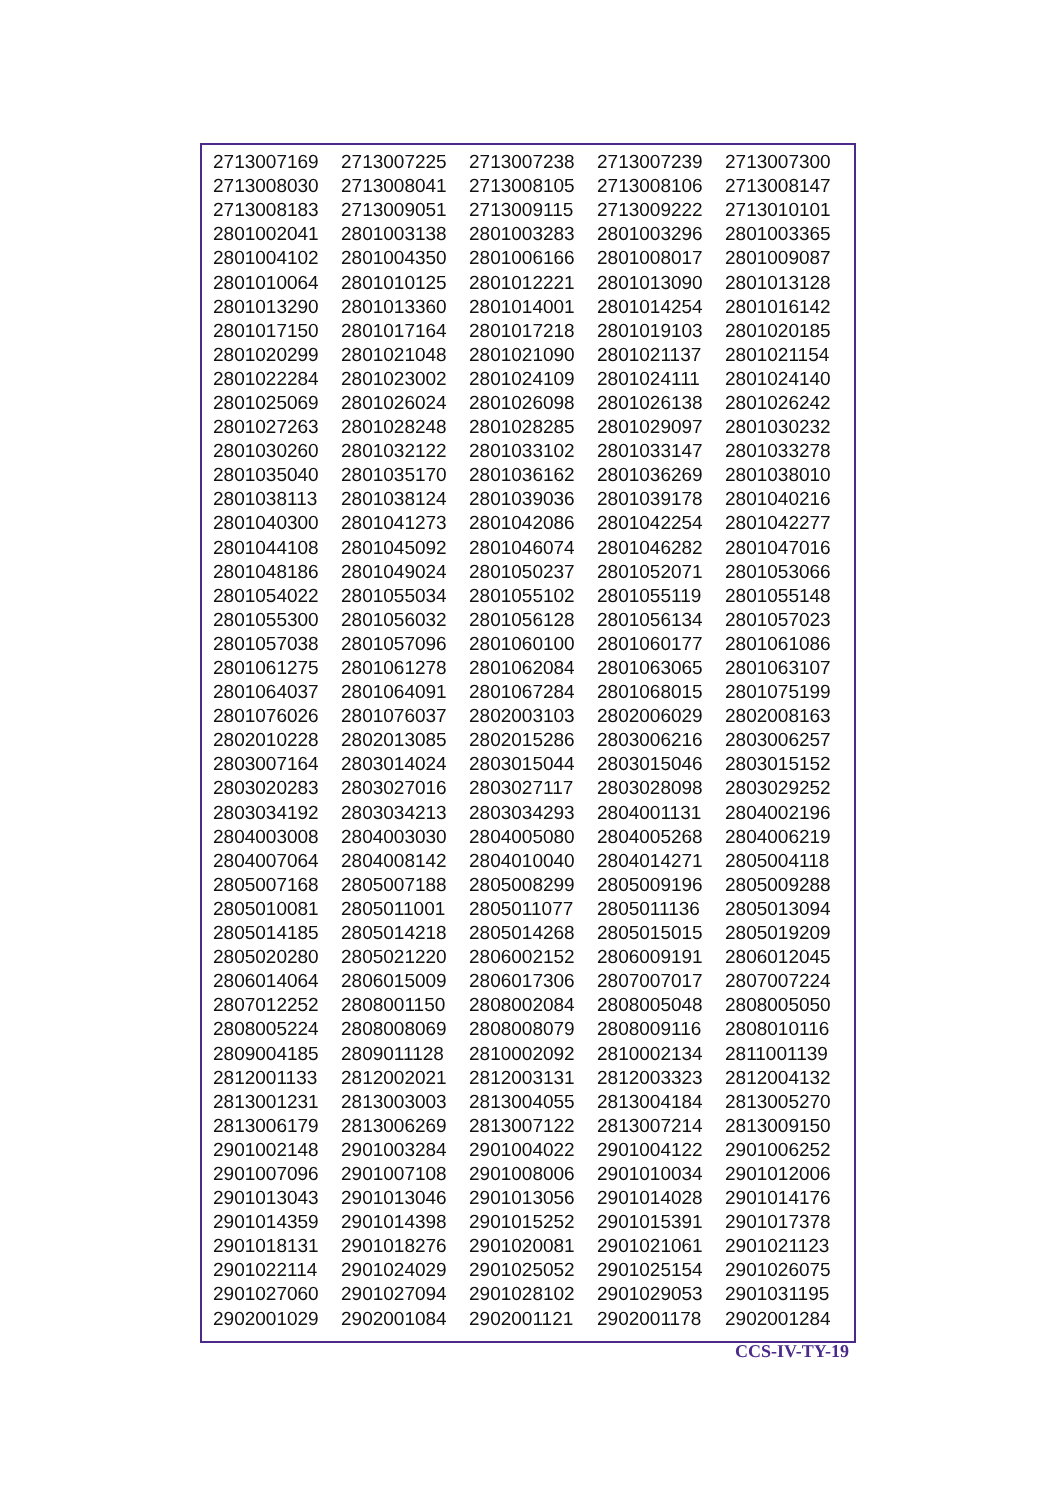| 2713007169 | 2713007225 | 2713007238 | 2713007239 | 2713007300 |
| 2713008030 | 2713008041 | 2713008105 | 2713008106 | 2713008147 |
| 2713008183 | 2713009051 | 2713009115 | 2713009222 | 2713010101 |
| 2801002041 | 2801003138 | 2801003283 | 2801003296 | 2801003365 |
| 2801004102 | 2801004350 | 2801006166 | 2801008017 | 2801009087 |
| 2801010064 | 2801010125 | 2801012221 | 2801013090 | 2801013128 |
| 2801013290 | 2801013360 | 2801014001 | 2801014254 | 2801016142 |
| 2801017150 | 2801017164 | 2801017218 | 2801019103 | 2801020185 |
| 2801020299 | 2801021048 | 2801021090 | 2801021137 | 2801021154 |
| 2801022284 | 2801023002 | 2801024109 | 2801024111 | 2801024140 |
| 2801025069 | 2801026024 | 2801026098 | 2801026138 | 2801026242 |
| 2801027263 | 2801028248 | 2801028285 | 2801029097 | 2801030232 |
| 2801030260 | 2801032122 | 2801033102 | 2801033147 | 2801033278 |
| 2801035040 | 2801035170 | 2801036162 | 2801036269 | 2801038010 |
| 2801038113 | 2801038124 | 2801039036 | 2801039178 | 2801040216 |
| 2801040300 | 2801041273 | 2801042086 | 2801042254 | 2801042277 |
| 2801044108 | 2801045092 | 2801046074 | 2801046282 | 2801047016 |
| 2801048186 | 2801049024 | 2801050237 | 2801052071 | 2801053066 |
| 2801054022 | 2801055034 | 2801055102 | 2801055119 | 2801055148 |
| 2801055300 | 2801056032 | 2801056128 | 2801056134 | 2801057023 |
| 2801057038 | 2801057096 | 2801060100 | 2801060177 | 2801061086 |
| 2801061275 | 2801061278 | 2801062084 | 2801063065 | 2801063107 |
| 2801064037 | 2801064091 | 2801067284 | 2801068015 | 2801075199 |
| 2801076026 | 2801076037 | 2802003103 | 2802006029 | 2802008163 |
| 2802010228 | 2802013085 | 2802015286 | 2803006216 | 2803006257 |
| 2803007164 | 2803014024 | 2803015044 | 2803015046 | 2803015152 |
| 2803020283 | 2803027016 | 2803027117 | 2803028098 | 2803029252 |
| 2803034192 | 2803034213 | 2803034293 | 2804001131 | 2804002196 |
| 2804003008 | 2804003030 | 2804005080 | 2804005268 | 2804006219 |
| 2804007064 | 2804008142 | 2804010040 | 2804014271 | 2805004118 |
| 2805007168 | 2805007188 | 2805008299 | 2805009196 | 2805009288 |
| 2805010081 | 2805011001 | 2805011077 | 2805011136 | 2805013094 |
| 2805014185 | 2805014218 | 2805014268 | 2805015015 | 2805019209 |
| 2805020280 | 2805021220 | 2806002152 | 2806009191 | 2806012045 |
| 2806014064 | 2806015009 | 2806017306 | 2807007017 | 2807007224 |
| 2807012252 | 2808001150 | 2808002084 | 2808005048 | 2808005050 |
| 2808005224 | 2808008069 | 2808008079 | 2808009116 | 2808010116 |
| 2809004185 | 2809011128 | 2810002092 | 2810002134 | 2811001139 |
| 2812001133 | 2812002021 | 2812003131 | 2812003323 | 2812004132 |
| 2813001231 | 2813003003 | 2813004055 | 2813004184 | 2813005270 |
| 2813006179 | 2813006269 | 2813007122 | 2813007214 | 2813009150 |
| 2901002148 | 2901003284 | 2901004022 | 2901004122 | 2901006252 |
| 2901007096 | 2901007108 | 2901008006 | 2901010034 | 2901012006 |
| 2901013043 | 2901013046 | 2901013056 | 2901014028 | 2901014176 |
| 2901014359 | 2901014398 | 2901015252 | 2901015391 | 2901017378 |
| 2901018131 | 2901018276 | 2901020081 | 2901021061 | 2901021123 |
| 2901022114 | 2901024029 | 2901025052 | 2901025154 | 2901026075 |
| 2901027060 | 2901027094 | 2901028102 | 2901029053 | 2901031195 |
| 2902001029 | 2902001084 | 2902001121 | 2902001178 | 2902001284 |
CCS-IV-TY-19